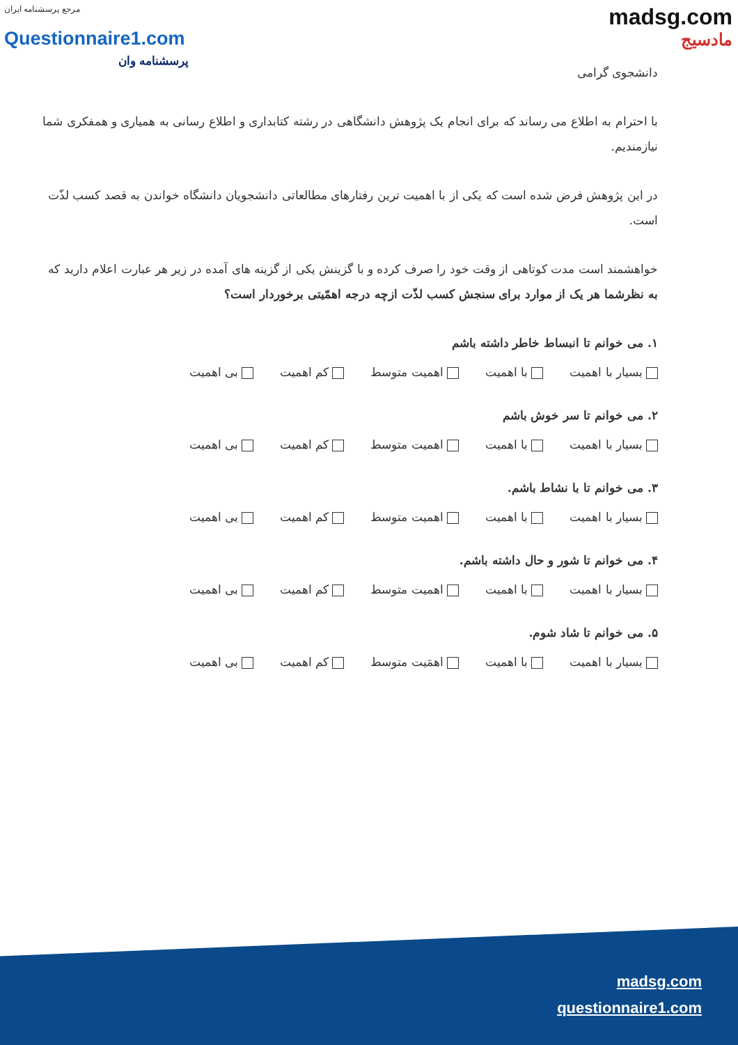مرجع پرسشنامه ایران
Questionnaire1.com
پرسشنامه وان
madsg.com
مادسیج
دانشجوی گرامی
با احترام به اطلاع می رساند که برای انجام یک پژوهش دانشگاهی در رشته کتابداری و اطلاع رسانی به همیاری و همفکری شما نیازمندیم.
در این پژوهش فرض شده است که یکی از با اهمیت ترین رفتارهای مطالعاتی دانشجویان دانشگاه خواندن به قصد کسب لذّت است.
خواهشمند است مدت کوتاهی از وقت خود را صرف کرده و با گزینش یکی از گزینه های آمده در زیر هر عبارت اعلام دارید که به نظرشما هر یک از موارد برای سنجش کسب لذّت ازچه درجه اهمّیتی برخوردار است؟
۱. می خوانم تا انبساط خاطر داشته باشم
بسیار با اهمیت با اهمیت اهمیت متوسط کم اهمیت بی اهمیت
۲. می خوانم تا سر خوش باشم
بسیار با اهمیت با اهمیت اهمیت متوسط کم اهمیت بی اهمیت
۳. می خوانم تا با نشاط باشم.
بسیار با اهمیت با اهمیت اهمیت متوسط کم اهمیت بی اهمیت
۴. می خوانم تا شور و حال داشته باشم.
بسیار با اهمیت با اهمیت اهمیت متوسط کم اهمیت بی اهمیت
۵. می خوانم تا شاد شوم.
بسیار با اهمیت با اهمیت اهمَیت متوسط کم اهمیت بی اهمیت
madsg.com
questionnaire1.com